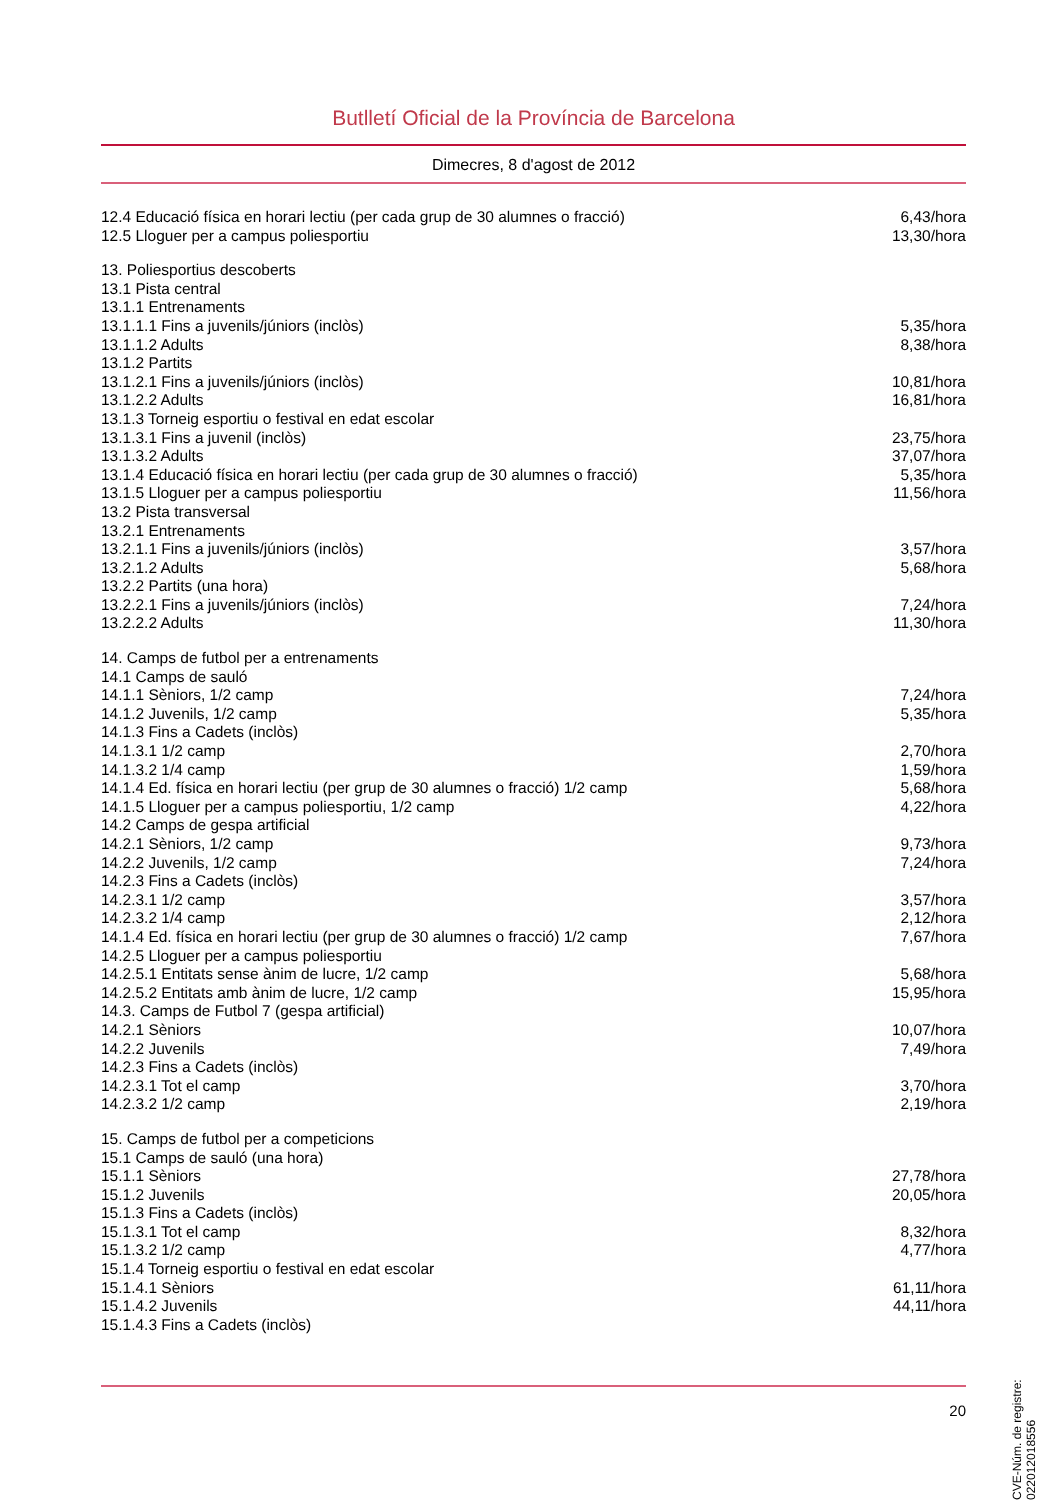Butlletí Oficial de la Província de Barcelona
Dimecres, 8 d'agost de 2012
| 12.4 Educació física en horari lectiu (per cada grup de 30 alumnes o fracció) | 6,43/hora |
| 12.5 Lloguer per a campus poliesportiu | 13,30/hora |
| 13. Poliesportius descoberts | |
| 13.1 Pista central | |
| 13.1.1 Entrenaments | |
| 13.1.1.1 Fins a juvenils/júniors (inclòs) | 5,35/hora |
| 13.1.1.2 Adults | 8,38/hora |
| 13.1.2 Partits | |
| 13.1.2.1 Fins a juvenils/júniors (inclòs) | 10,81/hora |
| 13.1.2.2 Adults | 16,81/hora |
| 13.1.3 Torneig esportiu o festival en edat escolar | |
| 13.1.3.1 Fins a juvenil (inclòs) | 23,75/hora |
| 13.1.3.2 Adults | 37,07/hora |
| 13.1.4 Educació física en horari lectiu (per cada grup de 30 alumnes o fracció) | 5,35/hora |
| 13.1.5 Lloguer per a campus poliesportiu | 11,56/hora |
| 13.2 Pista transversal | |
| 13.2.1 Entrenaments | |
| 13.2.1.1 Fins a juvenils/júniors (inclòs) | 3,57/hora |
| 13.2.1.2 Adults | 5,68/hora |
| 13.2.2 Partits (una hora) | |
| 13.2.2.1 Fins a juvenils/júniors (inclòs) | 7,24/hora |
| 13.2.2.2 Adults | 11,30/hora |
| 14. Camps de futbol per a entrenaments | |
| 14.1 Camps de sauló | |
| 14.1.1 Sèniors, 1/2 camp | 7,24/hora |
| 14.1.2 Juvenils, 1/2 camp | 5,35/hora |
| 14.1.3 Fins a Cadets (inclòs) | |
| 14.1.3.1 1/2 camp | 2,70/hora |
| 14.1.3.2 1/4 camp | 1,59/hora |
| 14.1.4 Ed. física en horari lectiu (per grup de 30 alumnes o fracció) 1/2 camp | 5,68/hora |
| 14.1.5 Lloguer per a campus poliesportiu, 1/2 camp | 4,22/hora |
| 14.2 Camps de gespa artificial | |
| 14.2.1 Sèniors, 1/2 camp | 9,73/hora |
| 14.2.2 Juvenils, 1/2 camp | 7,24/hora |
| 14.2.3 Fins a Cadets (inclòs) | |
| 14.2.3.1 1/2 camp | 3,57/hora |
| 14.2.3.2 1/4 camp | 2,12/hora |
| 14.1.4 Ed. física en horari lectiu (per grup de 30 alumnes o fracció) 1/2 camp | 7,67/hora |
| 14.2.5 Lloguer per a campus poliesportiu | |
| 14.2.5.1 Entitats sense ànim de lucre, 1/2 camp | 5,68/hora |
| 14.2.5.2 Entitats amb ànim de lucre, 1/2 camp | 15,95/hora |
| 14.3. Camps de Futbol 7 (gespa artificial) | |
| 14.2.1 Sèniors | 10,07/hora |
| 14.2.2 Juvenils | 7,49/hora |
| 14.2.3 Fins a Cadets (inclòs) | |
| 14.2.3.1 Tot el camp | 3,70/hora |
| 14.2.3.2 1/2 camp | 2,19/hora |
| 15. Camps de futbol per a competicions | |
| 15.1 Camps de sauló (una hora) | |
| 15.1.1 Sèniors | 27,78/hora |
| 15.1.2 Juvenils | 20,05/hora |
| 15.1.3 Fins a Cadets (inclòs) | |
| 15.1.3.1 Tot el camp | 8,32/hora |
| 15.1.3.2 1/2 camp | 4,77/hora |
| 15.1.4 Torneig esportiu o festival en edat escolar | |
| 15.1.4.1 Sèniors | 61,11/hora |
| 15.1.4.2 Juvenils | 44,11/hora |
| 15.1.4.3 Fins a Cadets (inclòs) | |
CVE-Núm. de registre: 022012018556
20